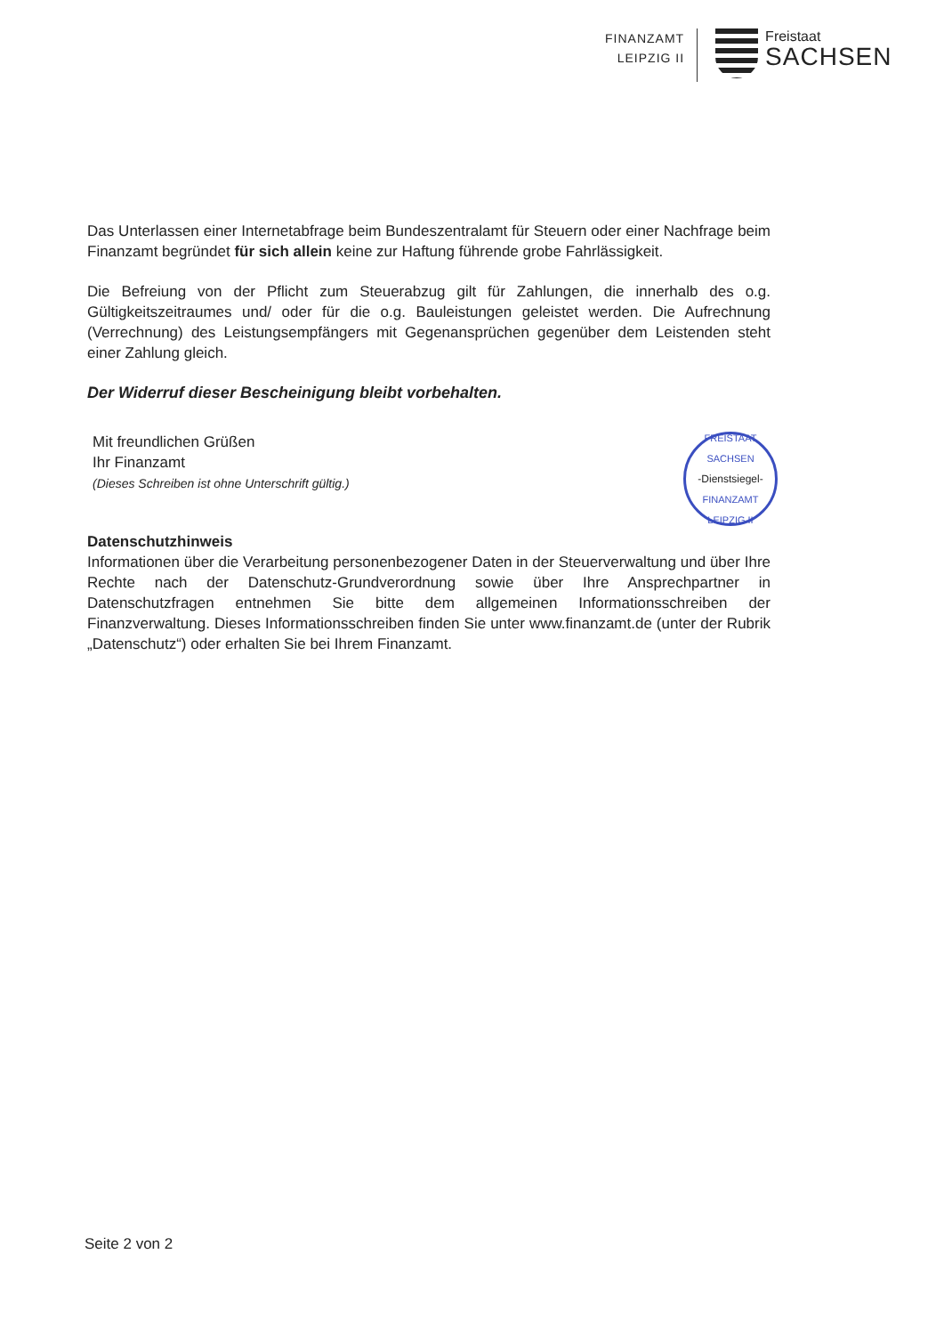FINANZAMT
LEIPZIG II
Freistaat
SACHSEN
Das Unterlassen einer Internetabfrage beim Bundeszentralamt für Steuern oder einer Nachfrage beim Finanzamt begründet für sich allein keine zur Haftung führende grobe Fahrlässigkeit.
Die Befreiung von der Pflicht zum Steuerabzug gilt für Zahlungen, die innerhalb des o.g. Gültigkeitszeitraumes und/ oder für die o.g. Bauleistungen geleistet werden. Die Aufrechnung (Verrechnung) des Leistungsempfängers mit Gegenansprüchen gegenüber dem Leistenden steht einer Zahlung gleich.
Der Widerruf dieser Bescheinigung bleibt vorbehalten.
Mit freundlichen Grüßen
Ihr Finanzamt
(Dieses Schreiben ist ohne Unterschrift gültig.)
FREISTAAT SACHSEN
-Dienstsiegel-
FINANZAMT LEIPZIG II
Datenschutzhinweis
Informationen über die Verarbeitung personenbezogener Daten in der Steuerverwaltung und über Ihre Rechte nach der Datenschutz-Grundverordnung sowie über Ihre Ansprechpartner in Datenschutzfragen entnehmen Sie bitte dem allgemeinen Informationsschreiben der Finanzverwaltung. Dieses Informationsschreiben finden Sie unter www.finanzamt.de (unter der Rubrik „Datenschutz“) oder erhalten Sie bei Ihrem Finanzamt.
Seite 2 von 2